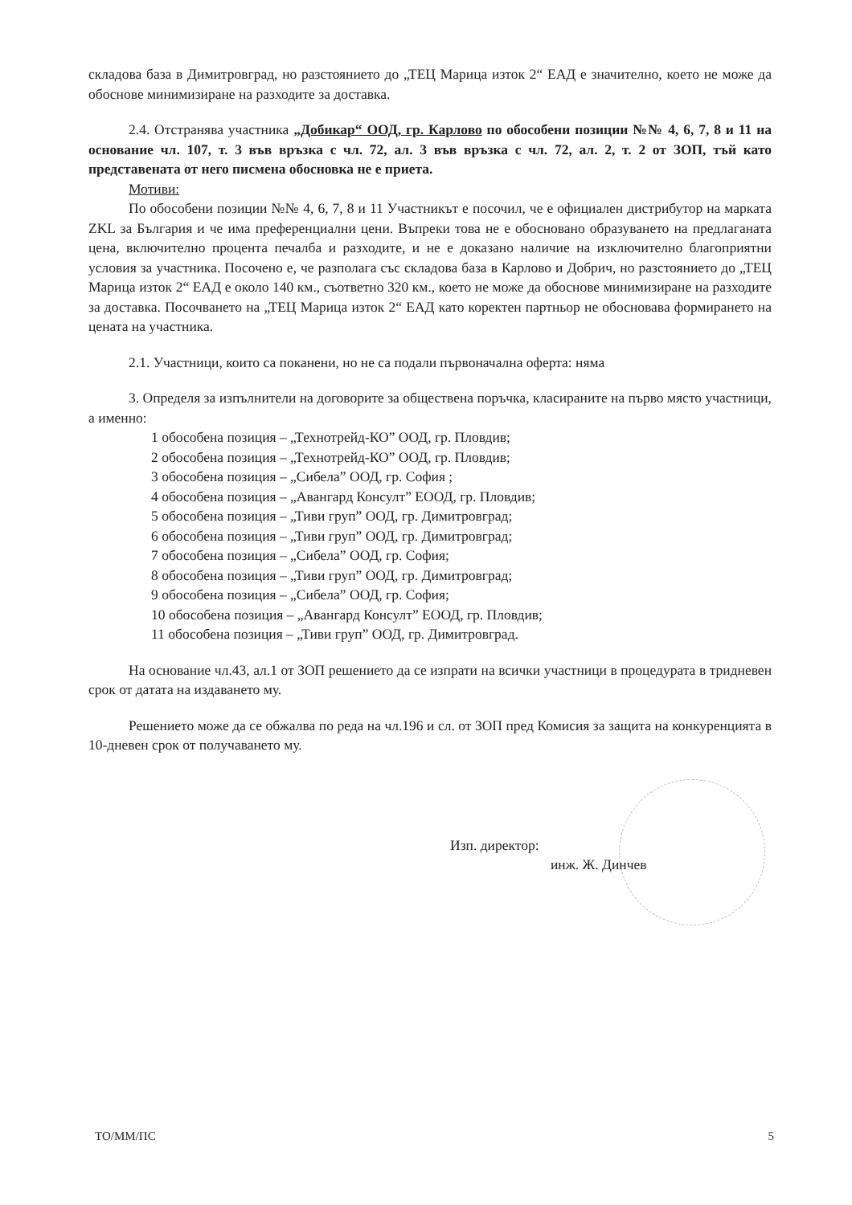складова база в Димитровград, но разстоянието до „ТЕЦ Марица изток 2“ ЕАД е значително, което не може да обоснове минимизиране на разходите за доставка.
2.4. Отстранява участника „Добикар“ ООД, гр. Карлово по обособени позиции №№ 4, 6, 7, 8 и 11 на основание чл. 107, т. 3 във връзка с чл. 72, ал. 3 във връзка с чл. 72, ал. 2, т. 2 от ЗОП, тъй като представената от него писмена обосновка не е приета.
Мотиви:
По обособени позиции №№ 4, 6, 7, 8 и 11 Участникът е посочил, че е официален дистрибутор на марката ZKL за България и че има преференциални цени. Въпреки това не е обосновано образуването на предлаганата цена, включително процента печалба и разходите, и не е доказано наличие на изключително благоприятни условия за участника. Посочено е, че разполага със складова база в Карлово и Добрич, но разстоянието до „ТЕЦ Марица изток 2“ ЕАД е около 140 км., съответно 320 км., което не може да обоснове минимизиране на разходите за доставка. Посочването на „ТЕЦ Марица изток 2“ ЕАД като коректен партньор не обосновава формирането на цената на участника.
2.1. Участници, които са поканени, но не са подали първоначална оферта: няма
3. Определя за изпълнители на договорите за обществена поръчка, класираните на първо място участници, а именно:
1 обособена позиция – „Технотрейд-КО” ООД, гр. Пловдив;
2 обособена позиция – „Технотрейд-КО” ООД, гр. Пловдив;
3 обособена позиция – „Сибела” ООД, гр. София ;
4 обособена позиция – „Авангард Консулт” ЕООД, гр. Пловдив;
5 обособена позиция – „Тиви груп” ООД, гр. Димитровград;
6 обособена позиция – „Тиви груп” ООД, гр. Димитровград;
7 обособена позиция – „Сибела” ООД, гр. София;
8 обособена позиция – „Тиви груп” ООД, гр. Димитровград;
9 обособена позиция – „Сибела” ООД, гр. София;
10 обособена позиция – „Авангард Консулт” ЕООД, гр. Пловдив;
11 обособена позиция – „Тиви груп” ООД, гр. Димитровград.
На основание чл.43, ал.1 от ЗОП решението да се изпрати на всички участници в процедурата в тридневен срок от датата на издаването му.
Решението може да се обжалва по реда на чл.196 и сл. от ЗОП пред Комисия за защита на конкуренцията в 10-дневен срок от получаването му.
Изп. директор:
инж. Ж. Динчев
ТО/ММ/ПС 5